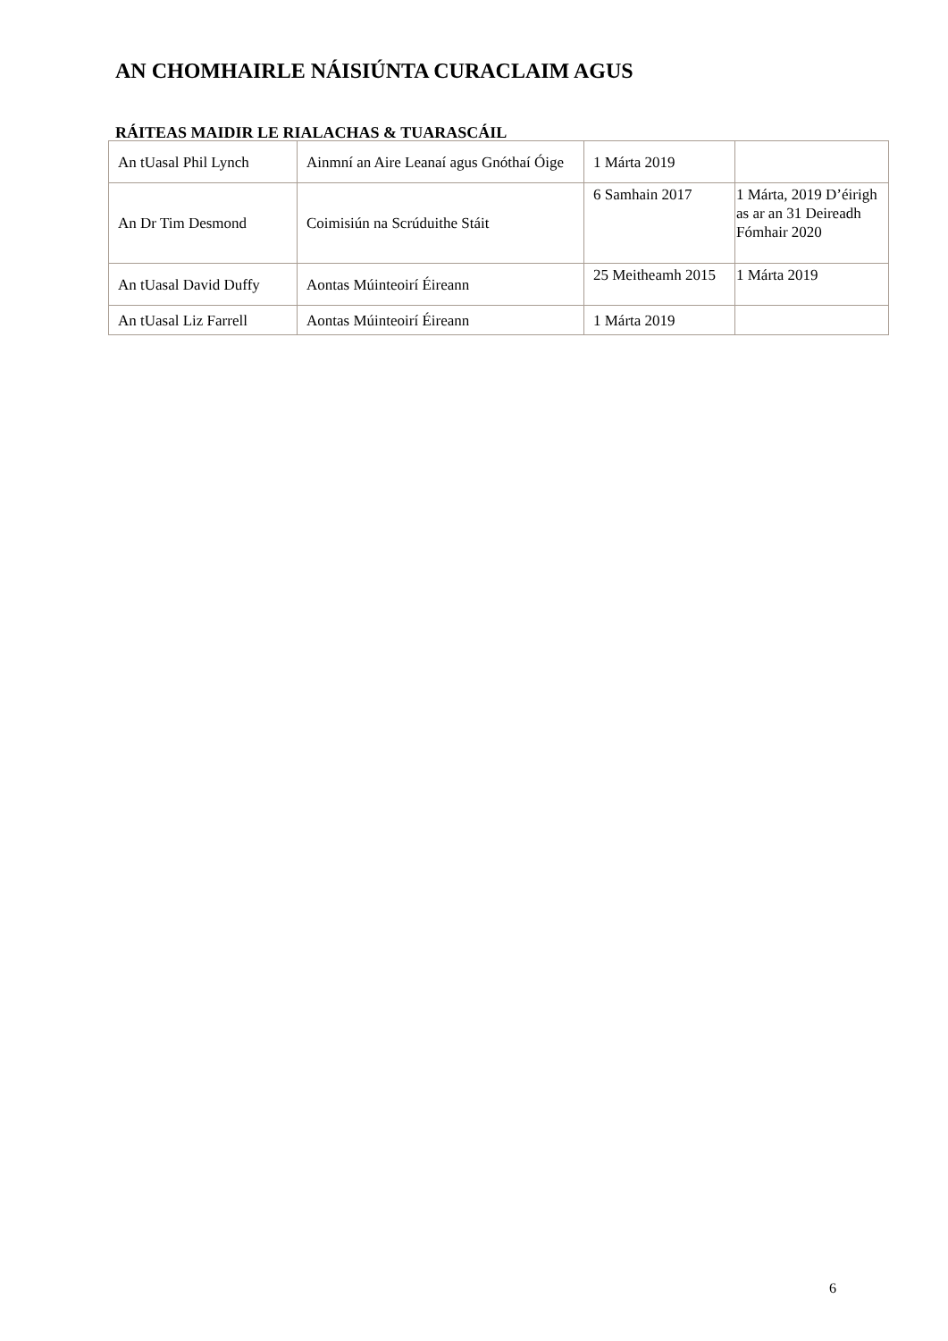AN CHOMHAIRLE NÁISIÚNTA CURACLAIM AGUS
RÁITEAS MAIDIR LE RIALACHAS & TUARASCÁIL
| An tUasal Phil Lynch | Ainmní an Aire Leanaí agus Gnóthaí Óige | 1 Márta 2019 | |
| An Dr Tim Desmond | Coimisiún na Scrúduithe Stáit | 6 Samhain 2017 | 1 Márta, 2019 D’éirigh as ar an 31 Deireadh Fómhair 2020 |
| An tUasal David Duffy | Aontas Múinteoirí Éireann | 25 Meitheamh 2015 | 1 Márta 2019 |
| An tUasal Liz Farrell | Aontas Múinteoirí Éireann | 1 Márta 2019 | |
6